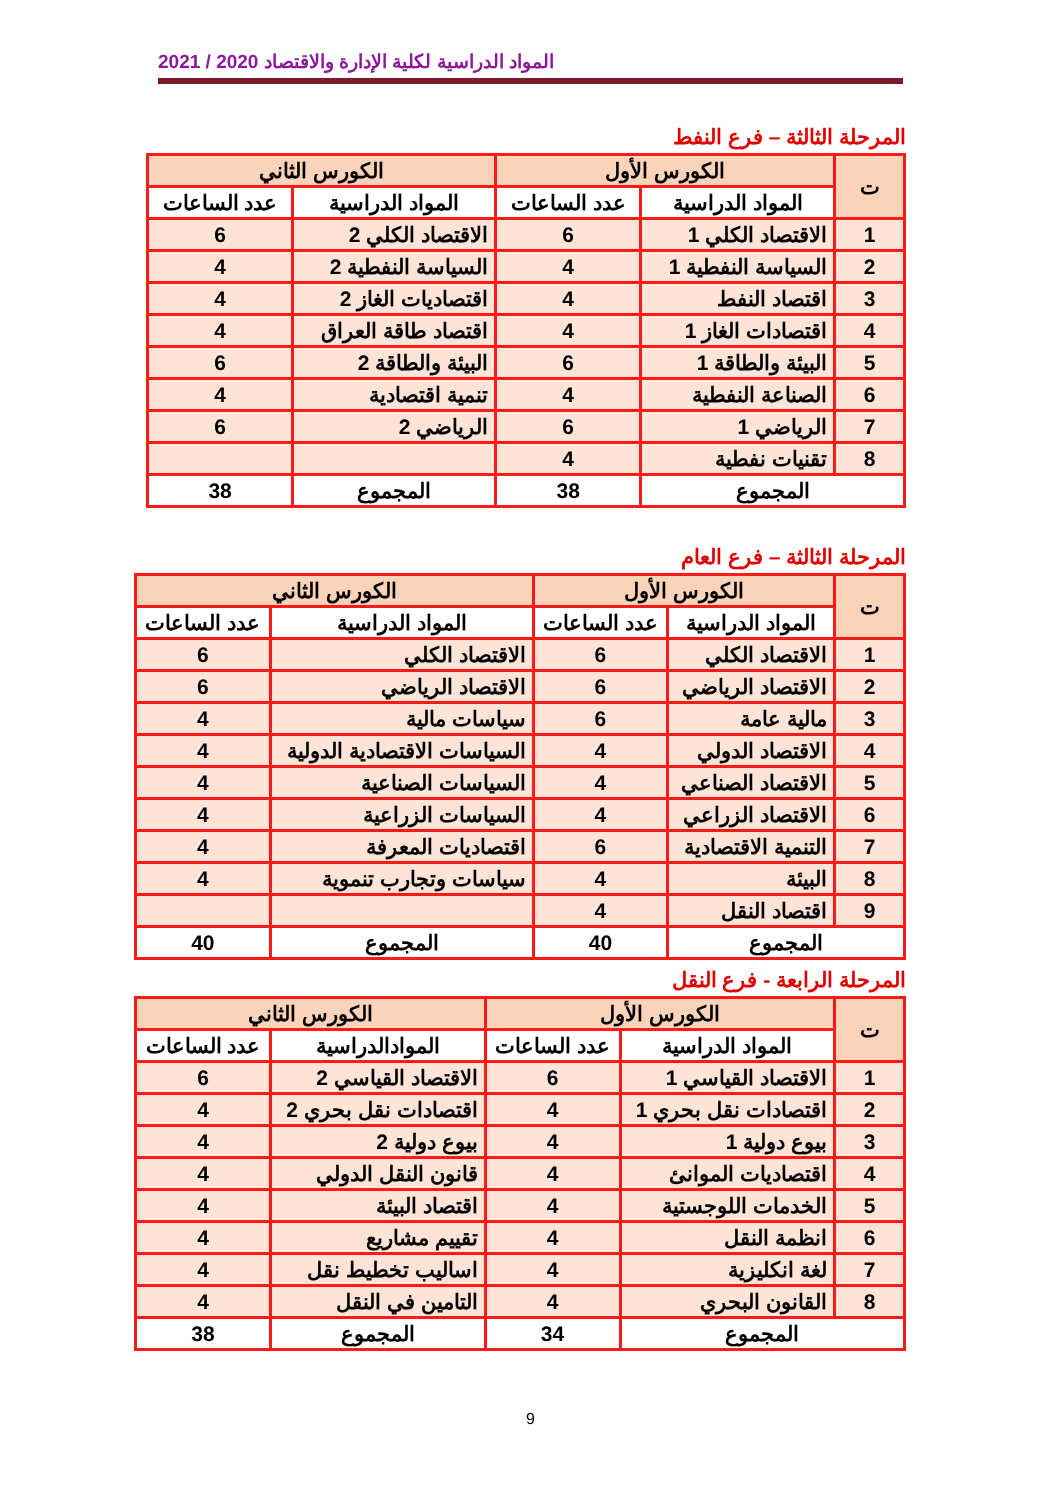المواد الدراسية لكلية الإدارة والاقتصاد 2020 / 2021
المرحلة الثالثة – فرع النفط
| ت | الكورس الأول | | الكورس الثاني | |
| --- | --- | --- | --- | --- |
| | المواد الدراسية | عدد الساعات | المواد الدراسية | عدد الساعات |
| 1 | الاقتصاد الكلي 1 | 6 | الاقتصاد الكلي 2 | 6 |
| 2 | السياسة النفطية 1 | 4 | السياسة النفطية 2 | 4 |
| 3 | اقتصاد النفط | 4 | اقتصاديات الغاز 2 | 4 |
| 4 | اقتصادات الغاز 1 | 4 | اقتصاد طاقة العراق | 4 |
| 5 | البيئة والطاقة 1 | 6 | البيئة والطاقة 2 | 6 |
| 6 | الصناعة النفطية | 4 | تنمية اقتصادية | 4 |
| 7 | الرياضي 1 | 6 | الرياضي 2 | 6 |
| 8 | تقنيات نفطية | 4 | | |
| المجموع | | 38 | المجموع | 38 |
المرحلة الثالثة – فرع العام
| ت | الكورس الأول | | الكورس الثاني | |
| --- | --- | --- | --- | --- |
| | المواد الدراسية | عدد الساعات | المواد الدراسية | عدد الساعات |
| 1 | الاقتصاد الكلي | 6 | الاقتصاد الكلي | 6 |
| 2 | الاقتصاد الرياضي | 6 | الاقتصاد الرياضي | 6 |
| 3 | مالية عامة | 6 | سياسات مالية | 4 |
| 4 | الاقتصاد الدولي | 4 | السياسات الاقتصادية الدولية | 4 |
| 5 | الاقتصاد الصناعي | 4 | السياسات الصناعية | 4 |
| 6 | الاقتصاد الزراعي | 4 | السياسات الزراعية | 4 |
| 7 | التنمية الاقتصادية | 6 | اقتصاديات المعرفة | 4 |
| 8 | البيئة | 4 | سياسات وتجارب تنموية | 4 |
| 9 | اقتصاد النقل | 4 | | |
| المجموع | | 40 | المجموع | 40 |
المرحلة الرابعة - فرع النقل
| ت | الكورس الأول | | الكورس الثاني | |
| --- | --- | --- | --- | --- |
| | المواد الدراسية | عدد الساعات | الموادالدراسية | عدد الساعات |
| 1 | الاقتصاد القياسي 1 | 6 | الاقتصاد القياسي 2 | 6 |
| 2 | اقتصادات نقل بحري 1 | 4 | اقتصادات نقل بحري 2 | 4 |
| 3 | بيوع دولية 1 | 4 | بيوع دولية 2 | 4 |
| 4 | اقتصاديات الموانئ | 4 | قانون النقل الدولي | 4 |
| 5 | الخدمات اللوجستية | 4 | اقتصاد البيئة | 4 |
| 6 | انظمة النقل | 4 | تقييم مشاريع | 4 |
| 7 | لغة انكليزية | 4 | اساليب تخطيط نقل | 4 |
| 8 | القانون البحري | 4 | التامين في النقل | 4 |
| المجموع | | 34 | المجموع | 38 |
9